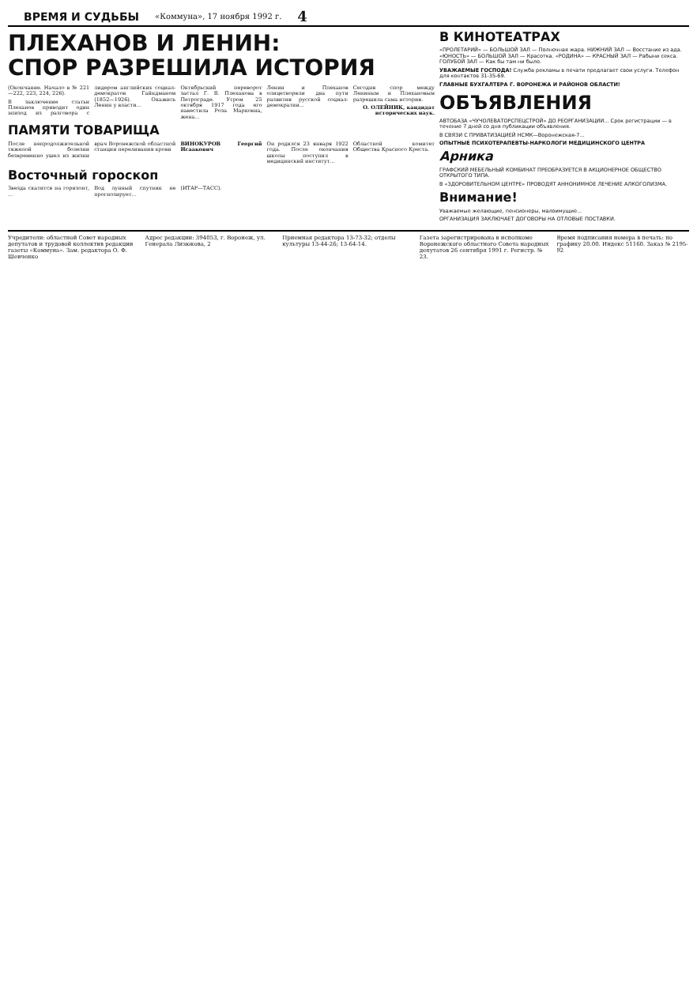ВРЕМЯ И СУДЬБЫ
«Коммуна», 17 ноября 1992 г. 4
ПЛЕХАНОВ И ЛЕНИН:
СПОР РАЗРЕШИЛА ИСТОРИЯ
(Окончание. Начало в № 221—222, 223, 224, 226).
В заключение статьи Плеханов приводит один эпизод из разговора с лидером английских социал-демократов Гайндманом (1852—1926). Окажись Ленин у власти...
Октябрьский переворот застал Г. В. Плеханова в Петрограде. Утром 25 октября 1917 года его навестила Роза Марковна, жена...
Ленин и Плеханов олицетворяли два пути развития русской социал-демократии...
Сегодня спор между Лениным и Плехановым разрешила сама история.
О. ОЛЕЙНИК, кандидат исторических наук.
ПАМЯТИ ТОВАРИЩА
После непродолжительной тяжелой болезни безвременно ушел из жизни врач Воронежской областной станции переливания крови
ВИНОКУРОВ Георгий Исаакович
Он родился 23 января 1922 года. После окончания школы поступил в медицинский институт...
Областной комитет Общества Красного Креста.
Восточный гороскоп
Звезда скатится на горизонт, ...
Вод лунный спутник не прогнозирует...
(ИТАР—ТАСС).
В КИНОТЕАТРАХ
«ПРОЛЕТАРИЙ» — БОЛЬШОЙ ЗАЛ — Полночная жара. НИЖНИЙ ЗАЛ — Восстание из ада. «ЮНОСТЬ» — БОЛЬШОЙ ЗАЛ — Красотка. «РОДИНА» — КРАСНЫЙ ЗАЛ — Рабыни секса. ГОЛУБОЙ ЗАЛ — Как бы там ни было.
УВАЖАЕМЫЕ ГОСПОДА! Служба рекламы в печати предлагает свои услуги. Телефон для контактов 31-35-69.
ГЛАВНЫЕ БУХГАЛТЕРА Г. ВОРОНЕЖА И РАЙОНОВ ОБЛАСТИ!
ОБЪЯВЛЕНИЯ
АВТОБАЗА «ЧУЧОЛЕВАТОРСПЕЦСТРОЙ» ДО РЕОРГАНИЗАЦИИ... Срок регистрации — в течение 7 дней со дня публикации объявления.
В СВЯЗИ С ПРИВАТИЗАЦИЕЙ НСМК—Воронежская-7...
ОПЫТНЫЕ ПСИХОТЕРАПЕВТЫ-НАРКОЛОГИ МЕДИЦИНСКОГО ЦЕНТРА
Арника
ГРАФСКИЙ МЕБЕЛЬНЫЙ КОМБИНАТ ПРЕОБРАЗУЕТСЯ В АКЦИОНЕРНОЕ ОБЩЕСТВО ОТКРЫТОГО ТИПА.
В «ЗДОРОВИТЕЛЬНОМ ЦЕНТРЕ» ПРОВОДЯТ АННОНИМНОЕ ЛЕЧЕНИЕ АЛКОГОЛИЗМА.
Внимание!
Уважаемые желающие, пенсионеры, малоимущие...
ОРГАНИЗАЦИЯ ЗАКЛЮЧАЕТ ДОГОВОРЫ НА ОТЛОВЫЕ ПОСТАВКИ.
Учредители: областной Совет народных депутатов и трудовой коллектив редакции газеты «Коммуна». Зам. редактора О. Ф. Шевченко
Адрес редакции: 394053, г. Воронеж, ул. Генерала Лизюкова, 2
Приемная редактора 13-73-32; отделы культуры 13-44-26; 13-64-14.
Газета зарегистрирована в исполкоме Воронежского областного Совета народных депутатов 26 сентября 1991 г. Регистр. № 23.
Время подписания номера в печать: по графику 20.00. Индекс 51160. Заказ № 2195-92